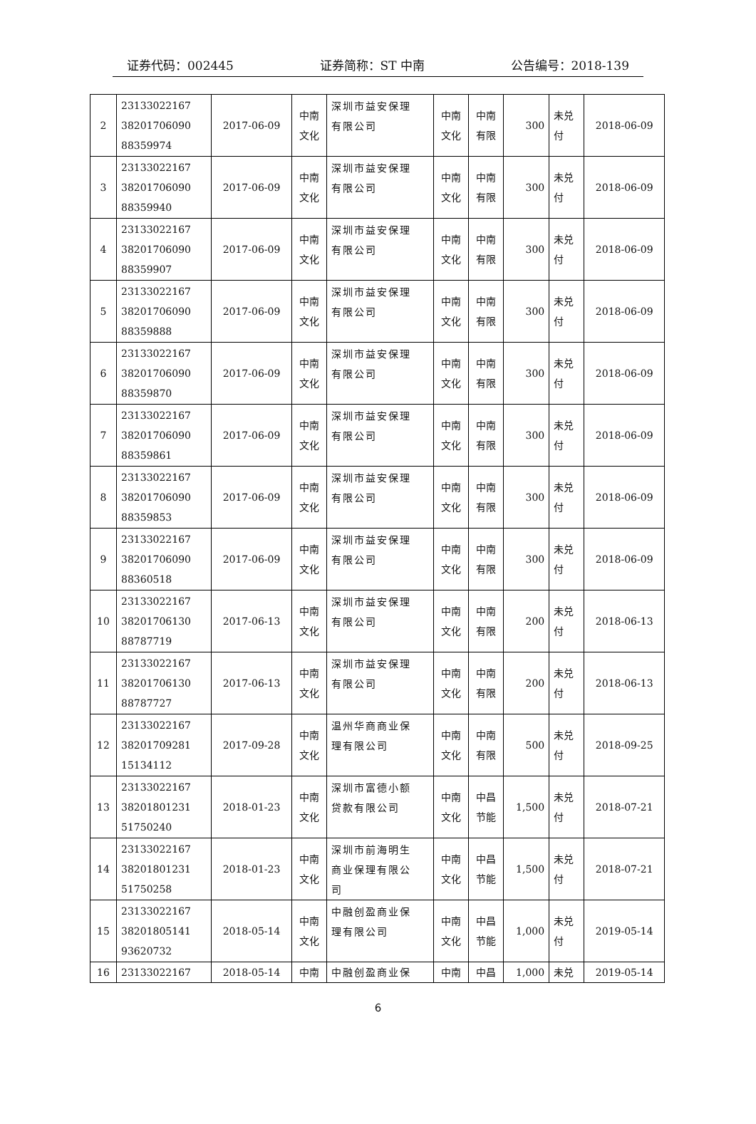证券代码：002445 证券简称：ST 中南 公告编号：2018-139
| 2 | 23133022167 38201706090 88359974 | 2017-06-09 | 中南 文化 | 深圳市益安保理 有限公司 | 中南 文化 | 中南 有限 | 300 | 未兑 付 | 2018-06-09 |
| 3 | 23133022167 38201706090 88359940 | 2017-06-09 | 中南 文化 | 深圳市益安保理 有限公司 | 中南 文化 | 中南 有限 | 300 | 未兑 付 | 2018-06-09 |
| 4 | 23133022167 38201706090 88359907 | 2017-06-09 | 中南 文化 | 深圳市益安保理 有限公司 | 中南 文化 | 中南 有限 | 300 | 未兑 付 | 2018-06-09 |
| 5 | 23133022167 38201706090 88359888 | 2017-06-09 | 中南 文化 | 深圳市益安保理 有限公司 | 中南 文化 | 中南 有限 | 300 | 未兑 付 | 2018-06-09 |
| 6 | 23133022167 38201706090 88359870 | 2017-06-09 | 中南 文化 | 深圳市益安保理 有限公司 | 中南 文化 | 中南 有限 | 300 | 未兑 付 | 2018-06-09 |
| 7 | 23133022167 38201706090 88359861 | 2017-06-09 | 中南 文化 | 深圳市益安保理 有限公司 | 中南 文化 | 中南 有限 | 300 | 未兑 付 | 2018-06-09 |
| 8 | 23133022167 38201706090 88359853 | 2017-06-09 | 中南 文化 | 深圳市益安保理 有限公司 | 中南 文化 | 中南 有限 | 300 | 未兑 付 | 2018-06-09 |
| 9 | 23133022167 38201706090 88360518 | 2017-06-09 | 中南 文化 | 深圳市益安保理 有限公司 | 中南 文化 | 中南 有限 | 300 | 未兑 付 | 2018-06-09 |
| 10 | 23133022167 38201706130 88787719 | 2017-06-13 | 中南 文化 | 深圳市益安保理 有限公司 | 中南 文化 | 中南 有限 | 200 | 未兑 付 | 2018-06-13 |
| 11 | 23133022167 38201706130 88787727 | 2017-06-13 | 中南 文化 | 深圳市益安保理 有限公司 | 中南 文化 | 中南 有限 | 200 | 未兑 付 | 2018-06-13 |
| 12 | 23133022167 38201709281 15134112 | 2017-09-28 | 中南 文化 | 温州华商商业保 理有限公司 | 中南 文化 | 中南 有限 | 500 | 未兑 付 | 2018-09-25 |
| 13 | 23133022167 38201801231 51750240 | 2018-01-23 | 中南 文化 | 深圳市富德小额 贷款有限公司 | 中南 文化 | 中昌 节能 | 1,500 | 未兑 付 | 2018-07-21 |
| 14 | 23133022167 38201801231 51750258 | 2018-01-23 | 中南 文化 | 深圳市前海明生 商业保理有限公 司 | 中南 文化 | 中昌 节能 | 1,500 | 未兑 付 | 2018-07-21 |
| 15 | 23133022167 38201805141 93620732 | 2018-05-14 | 中南 文化 | 中融创盈商业保 理有限公司 | 中南 文化 | 中昌 节能 | 1,000 | 未兑 付 | 2019-05-14 |
| 16 | 23133022167 | 2018-05-14 | 中南 | 中融创盈商业保 | 中南 | 中昌 | 1,000 | 未兑 | 2019-05-14 |
6